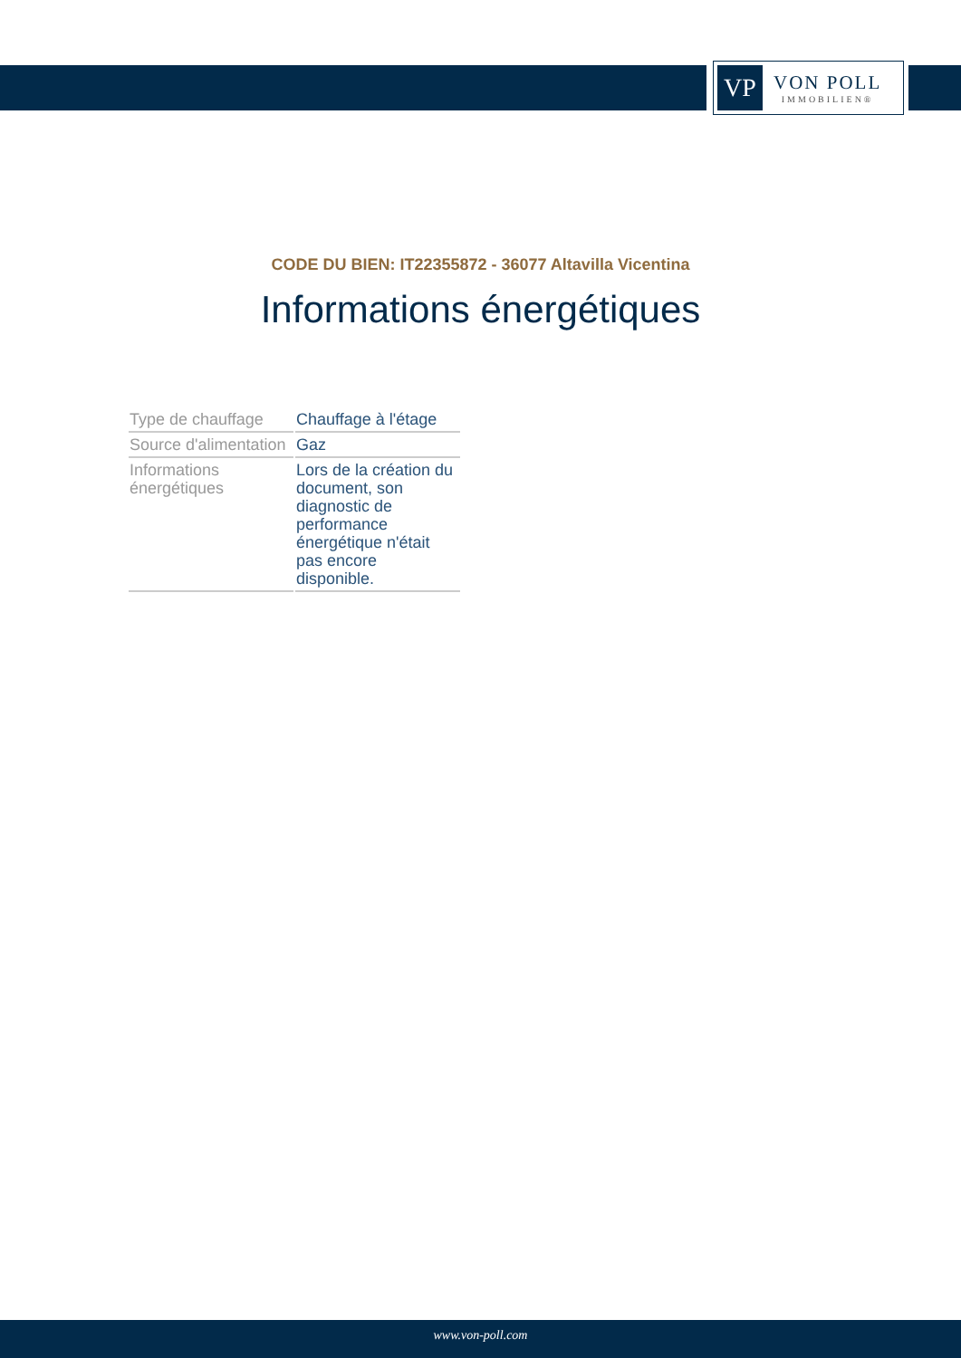VP
VON POLL
IMMOBILIEN®
CODE DU BIEN: IT22355872 - 36077 Altavilla Vicentina
Informations énergétiques
| Type de chauffage | Chauffage à l'étage |
| Source d'alimentation | Gaz |
| Informations énergétiques | Lors de la création du document, son diagnostic de performance énergétique n'était pas encore disponible. |
www.von-poll.com